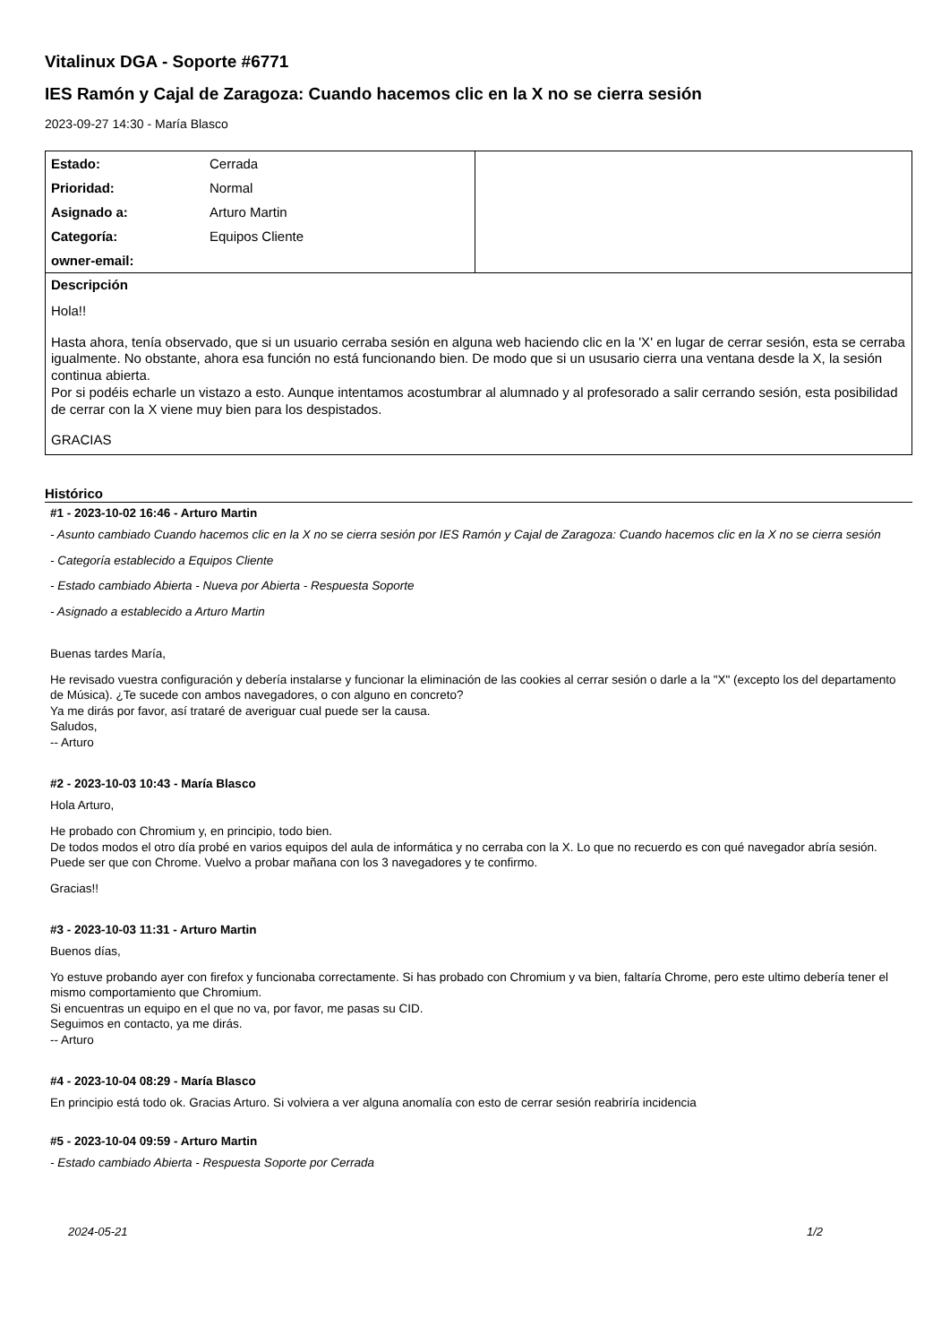Vitalinux DGA - Soporte #6771
IES Ramón y Cajal de Zaragoza: Cuando hacemos clic en la X no se cierra sesión
2023-09-27 14:30 - María Blasco
| Estado: | Cerrada | |
| Prioridad: | Normal | |
| Asignado a: | Arturo Martin | |
| Categoría: | Equipos Cliente | |
| owner-email: | | |
Descripción
Hola!!
Hasta ahora, tenía observado, que si un usuario cerraba sesión en alguna web haciendo clic en la 'X' en lugar de cerrar sesión, esta se cerraba igualmente. No obstante, ahora esa función no está funcionando bien. De modo que si un ususario cierra una ventana desde la X, la sesión continua abierta.
Por si podéis echarle un vistazo a esto. Aunque intentamos acostumbrar al alumnado y al profesorado a salir cerrando sesión, esta posibilidad de cerrar con la X viene muy bien para los despistados.
GRACIAS
Histórico
#1 - 2023-10-02 16:46 - Arturo Martin
- Asunto cambiado Cuando hacemos clic en la X no se cierra sesión por IES Ramón y Cajal de Zaragoza: Cuando hacemos clic en la X no se cierra sesión
- Categoría establecido a Equipos Cliente
- Estado cambiado Abierta - Nueva por Abierta - Respuesta Soporte
- Asignado a establecido a Arturo Martin
Buenas tardes María,
He revisado vuestra configuración y debería instalarse y funcionar la eliminación de las cookies al cerrar sesión o darle a la "X" (excepto los del departamento de Música). ¿Te sucede con ambos navegadores, o con alguno en concreto?
Ya me dirás por favor, así trataré de averiguar cual puede ser la causa.
Saludos,
-- Arturo
#2 - 2023-10-03 10:43 - María Blasco
Hola Arturo,
He probado con Chromium y, en principio, todo bien.
De todos modos el otro día probé en varios equipos del aula de informática y no cerraba con la X. Lo que no recuerdo es con qué navegador abría sesión. Puede ser que con Chrome. Vuelvo a probar mañana con los 3 navegadores y te confirmo.
Gracias!!
#3 - 2023-10-03 11:31 - Arturo Martin
Buenos días,
Yo estuve probando ayer con firefox y funcionaba correctamente. Si has probado con Chromium y va bien, faltaría Chrome, pero este ultimo debería tener el mismo comportamiento que Chromium.
Si encuentras un equipo en el que no va, por favor, me pasas su CID.
Seguimos en contacto, ya me dirás.
-- Arturo
#4 - 2023-10-04 08:29 - María Blasco
En principio está todo ok. Gracias Arturo. Si volviera a ver alguna anomalía con esto de cerrar sesión reabriría incidencia
#5 - 2023-10-04 09:59 - Arturo Martin
- Estado cambiado Abierta - Respuesta Soporte por Cerrada
2024-05-21 1/2